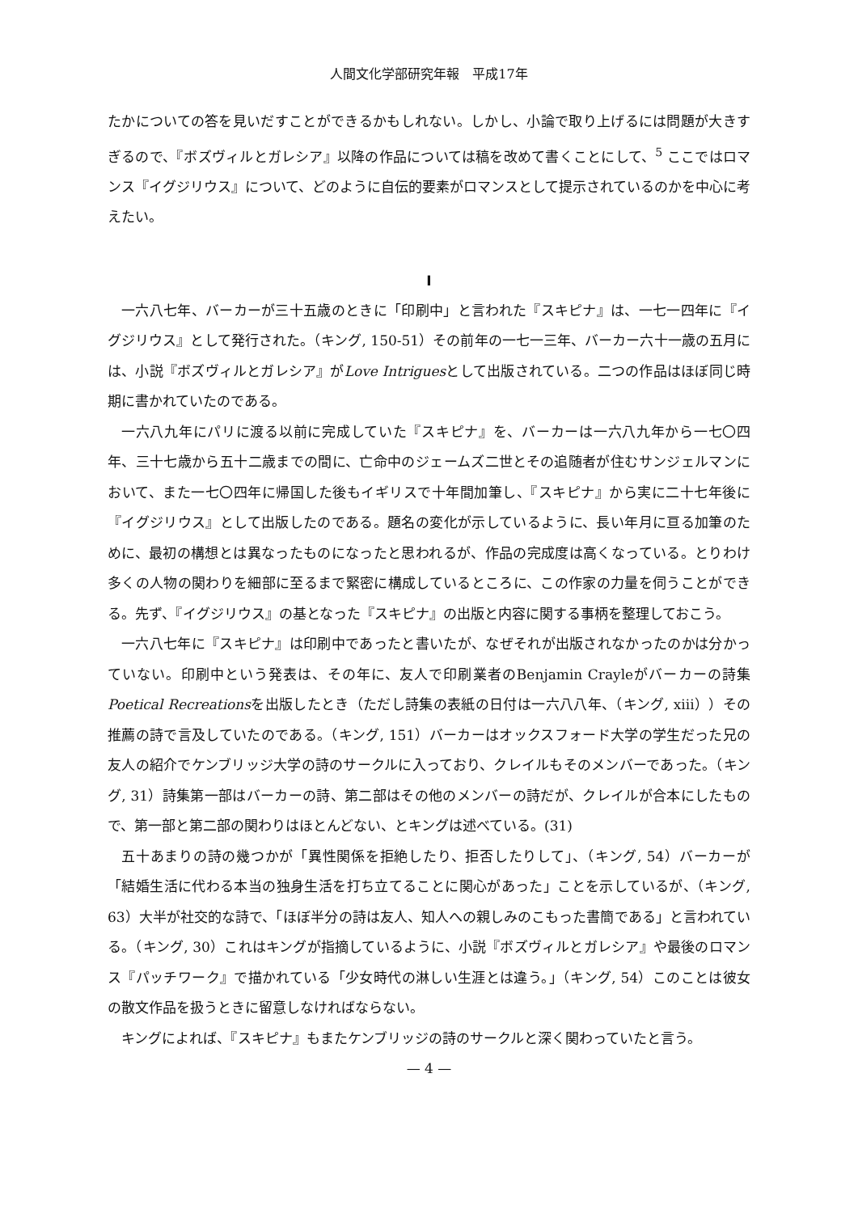人間文化学部研究年報　平成17年
たかについての答を見いだすことができるかもしれない。しかし、小論で取り上げるには問題が大きすぎるので、『ボズヴィルとガレシア』以降の作品については稿を改めて書くことにして、<sup>5</sup> ここではロマンス『イグジリウス』について、どのように自伝的要素がロマンスとして提示されているのかを中心に考えたい。
I
一六八七年、バーカーが三十五歳のときに「印刷中」と言われた『スキピナ』は、一七一四年に『イグジリウス』として発行された。（キング, 150-51）その前年の一七一三年、バーカー六十一歳の五月には、小説『ボズヴィルとガレシア』がLove Intriguesとして出版されている。二つの作品はほぼ同じ時期に書かれていたのである。
一六八九年にパリに渡る以前に完成していた『スキピナ』を、バーカーは一六八九年から一七〇四年、三十七歳から五十二歳までの間に、亡命中のジェームズ二世とその追随者が住むサンジェルマンにおいて、また一七〇四年に帰国した後もイギリスで十年間加筆し、『スキピナ』から実に二十七年後に『イグジリウス』として出版したのである。題名の変化が示しているように、長い年月に亘る加筆のために、最初の構想とは異なったものになったと思われるが、作品の完成度は高くなっている。とりわけ多くの人物の関わりを細部に至るまで緊密に構成しているところに、この作家の力量を伺うことができる。先ず、『イグジリウス』の基となった『スキピナ』の出版と内容に関する事柄を整理しておこう。
一六八七年に『スキピナ』は印刷中であったと書いたが、なぜそれが出版されなかったのかは分かっていない。印刷中という発表は、その年に、友人で印刷業者のBenjamin Crayleがバーカーの詩集Poetical Recreationsを出版したとき（ただし詩集の表紙の日付は一六八八年、（キング, xiii））その推薦の詩で言及していたのである。（キング, 151）バーカーはオックスフォード大学の学生だった兄の友人の紹介でケンブリッジ大学の詩のサークルに入っており、クレイルもそのメンバーであった。（キング, 31）詩集第一部はバーカーの詩、第二部はその他のメンバーの詩だが、クレイルが合本にしたもので、第一部と第二部の関わりはほとんどない、とキングは述べている。(31)
五十あまりの詩の幾つかが「異性関係を拒絶したり、拒否したりして」、（キング, 54）バーカーが「結婚生活に代わる本当の独身生活を打ち立てることに関心があった」ことを示しているが、（キング, 63）大半が社交的な詩で、「ほぼ半分の詩は友人、知人への親しみのこもった書簡である」と言われている。（キング, 30）これはキングが指摘しているように、小説『ボズヴィルとガレシア』や最後のロマンス『パッチワーク』で描かれている「少女時代の淋しい生涯とは違う。」（キング, 54）このことは彼女の散文作品を扱うときに留意しなければならない。
キングによれば、『スキピナ』もまたケンブリッジの詩のサークルと深く関わっていたと言う。
— 4 —